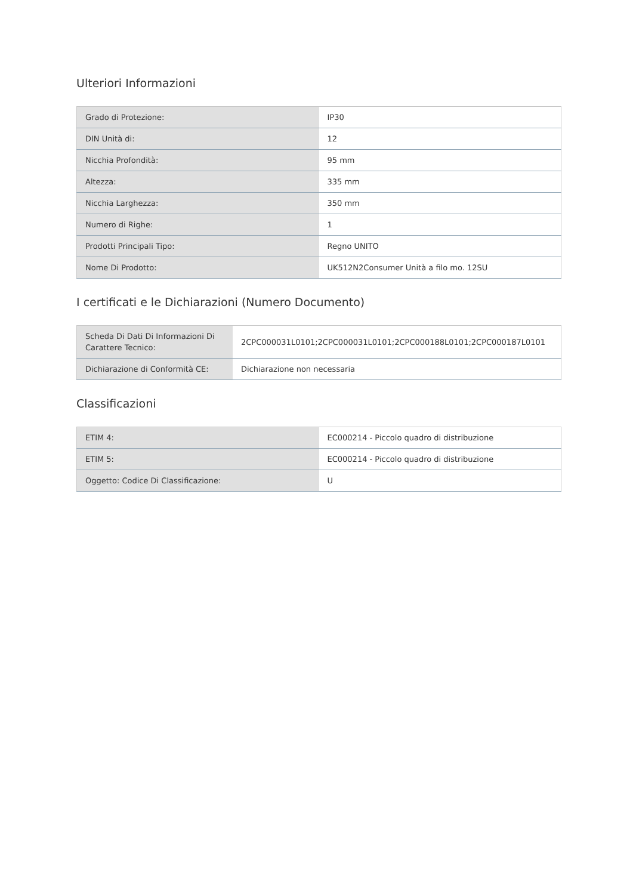Ulteriori Informazioni
| Grado di Protezione: | IP30 |
| DIN Unità di: | 12 |
| Nicchia Profondità: | 95 mm |
| Altezza: | 335 mm |
| Nicchia Larghezza: | 350 mm |
| Numero di Righe: | 1 |
| Prodotti Principali Tipo: | Regno UNITO |
| Nome Di Prodotto: | UK512N2Consumer Unità a filo mo. 12SU |
I certificati e le Dichiarazioni (Numero Documento)
| Scheda Di Dati Di Informazioni Di Carattere Tecnico: | 2CPC000031L0101;2CPC000031L0101;2CPC000188L0101;2CPC000187L0101 |
| Dichiarazione di Conformità CE: | Dichiarazione non necessaria |
Classificazioni
| ETIM 4: | EC000214 - Piccolo quadro di distribuzione |
| ETIM 5: | EC000214 - Piccolo quadro di distribuzione |
| Oggetto: Codice Di Classificazione: | U |